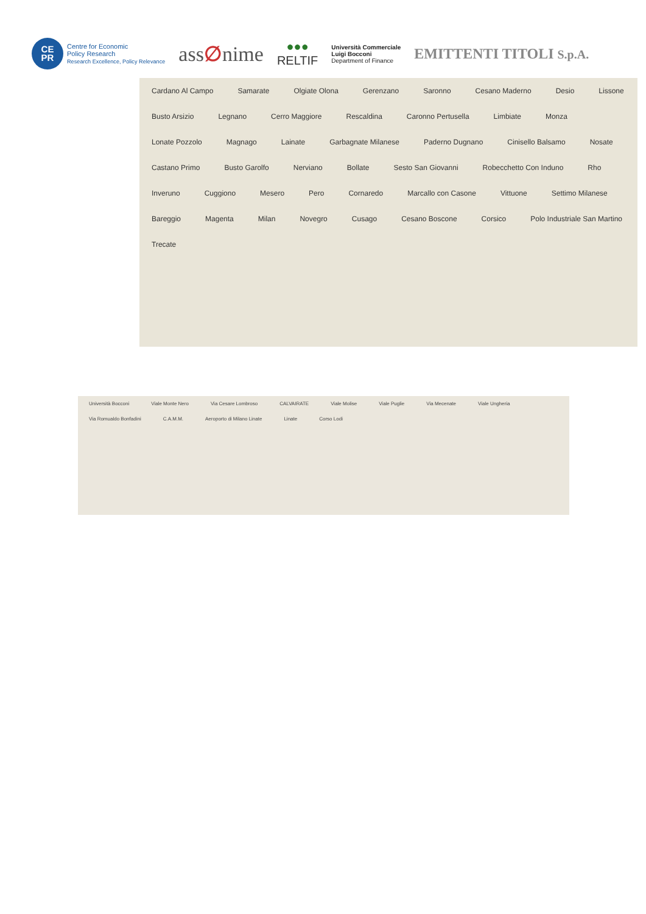CE
PR
Centre for Economic
Policy Research
Research Excellence, Policy Relevance
ass∅nime
●●●
RELTIF
Università Commerciale
Luigi Bocconi
Department of Finance
EMITTENTI TITOLI S.p.A.
Cardano Al Campo Samarate Olgiate Olona Gerenzano Saronno Cesano Maderno Desio Lissone Busto Arsizio Legnano Cerro Maggiore Rescaldina Caronno Pertusella Limbiate Monza Lonate Pozzolo Magnago Lainate Garbagnate Milanese Paderno Dugnano Cinisello Balsamo Nosate Castano Primo Busto Garolfo Nerviano Bollate Sesto San Giovanni Robecchetto Con Induno Rho Inveruno Cuggiono Mesero Pero Cornaredo Marcallo con Casone Vittuone Settimo Milanese Bareggio Magenta Milan Novegro Cusago Cesano Boscone Corsico Polo Industriale San Martino Trecate
Università Bocconi Viale Monte Nero Via Cesare Lombroso CALVAIRATE Viale Molise Viale Puglie Via Mecenate Viale Ungheria Via Romualdo Bonfadini C.A.M.M. Aeroporto di Milano Linate Linate Corso Lodi